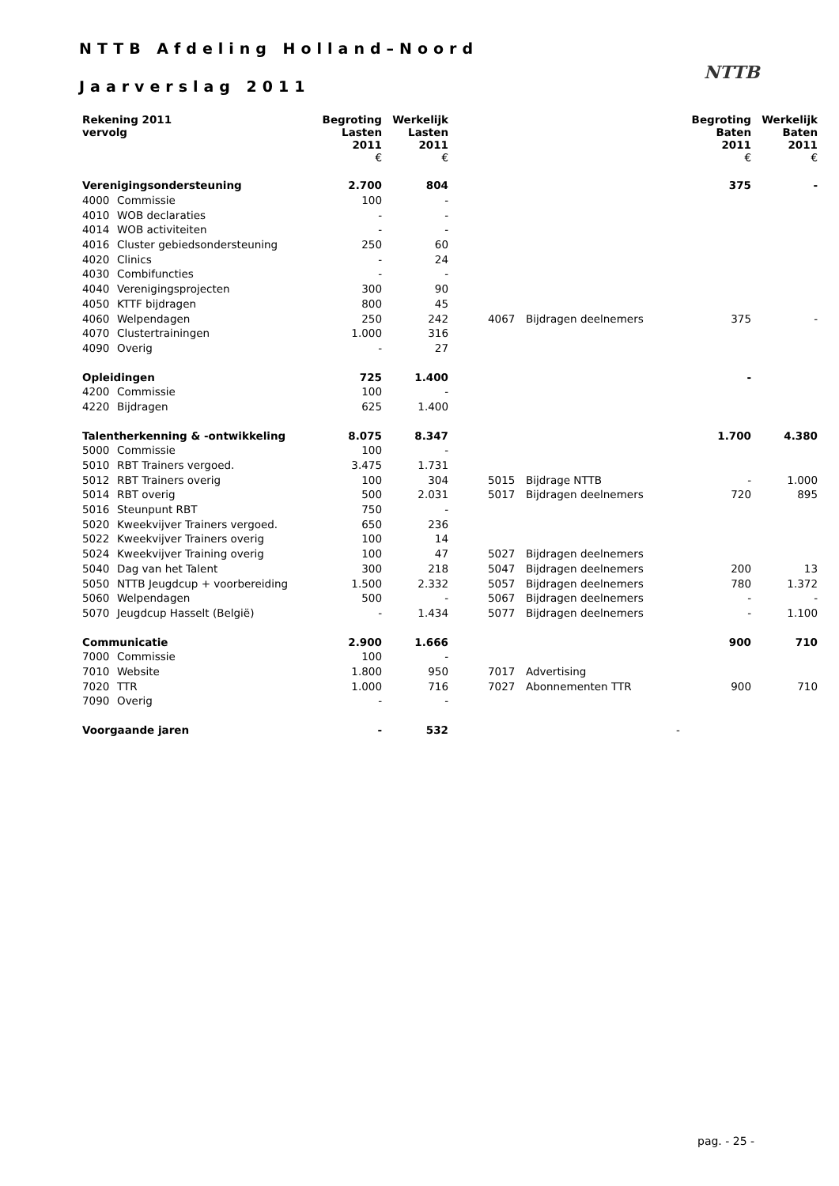NTTB Afdeling Holland–Noord
Jaarverslag 2011
NTTB
| Rekening 2011 vervolg | | Begroting Lasten 2011 € | Werkelijk Lasten 2011 € | | | | Begroting Baten 2011 € | Werkelijk Baten 2011 € |
| --- | --- | --- | --- | --- | --- | --- | --- | --- |
| Verenigingsondersteuning | | 2.700 | 804 | | | | 375 | - |
| 4000 | Commissie | 100 | - | | | | | |
| 4010 | WOB declaraties | - | - | | | | | |
| 4014 | WOB activiteiten | - | - | | | | | |
| 4016 | Cluster gebiedsondersteuning | 250 | 60 | | | | | |
| 4020 | Clinics | - | 24 | | | | | |
| 4030 | Combifuncties | - | - | | | | | |
| 4040 | Verenigingsprojecten | 300 | 90 | | | | | |
| 4050 | KTTF bijdragen | 800 | 45 | | | | | |
| 4060 | Welpendagen | 250 | 242 | | 4067 | Bijdragen deelnemers | 375 | - |
| 4070 | Clustertrainingen | 1.000 | 316 | | | | | |
| 4090 | Overig | - | 27 | | | | | |
| Opleidingen | | 725 | 1.400 | | | | - | |
| 4200 | Commissie | 100 | - | | | | | |
| 4220 | Bijdragen | 625 | 1.400 | | | | | |
| Talentherkenning & -ontwikkeling | | 8.075 | 8.347 | | | | 1.700 | 4.380 |
| 5000 | Commissie | 100 | - | | | | | |
| 5010 | RBT Trainers vergoed. | 3.475 | 1.731 | | | | | |
| 5012 | RBT Trainers overig | 100 | 304 | | 5015 | Bijdrage NTTB | - | 1.000 |
| 5014 | RBT overig | 500 | 2.031 | | 5017 | Bijdragen deelnemers | 720 | 895 |
| 5016 | Steunpunt RBT | 750 | - | | | | | |
| 5020 | Kweekvijver Trainers vergoed. | 650 | 236 | | | | | |
| 5022 | Kweekvijver Trainers overig | 100 | 14 | | | | | |
| 5024 | Kweekvijver Training overig | 100 | 47 | | 5027 | Bijdragen deelnemers | | |
| 5040 | Dag van het Talent | 300 | 218 | | 5047 | Bijdragen deelnemers | 200 | 13 |
| 5050 | NTTB Jeugdcup + voorbereiding | 1.500 | 2.332 | | 5057 | Bijdragen deelnemers | 780 | 1.372 |
| 5060 | Welpendagen | 500 | - | | 5067 | Bijdragen deelnemers | - | - |
| 5070 | Jeugdcup Hasselt (België) | - | 1.434 | | 5077 | Bijdragen deelnemers | - | 1.100 |
| Communicatie | | 2.900 | 1.666 | | | | 900 | 710 |
| 7000 | Commissie | 100 | - | | | | | |
| 7010 | Website | 1.800 | 950 | | 7017 | Advertising | | |
| 7020 | TTR | 1.000 | 716 | | 7027 | Abonnementen TTR | 900 | 710 |
| 7090 | Overig | - | - | | | | | |
| Voorgaande jaren | | - | 532 | | | | - | |
pag. - 25 -